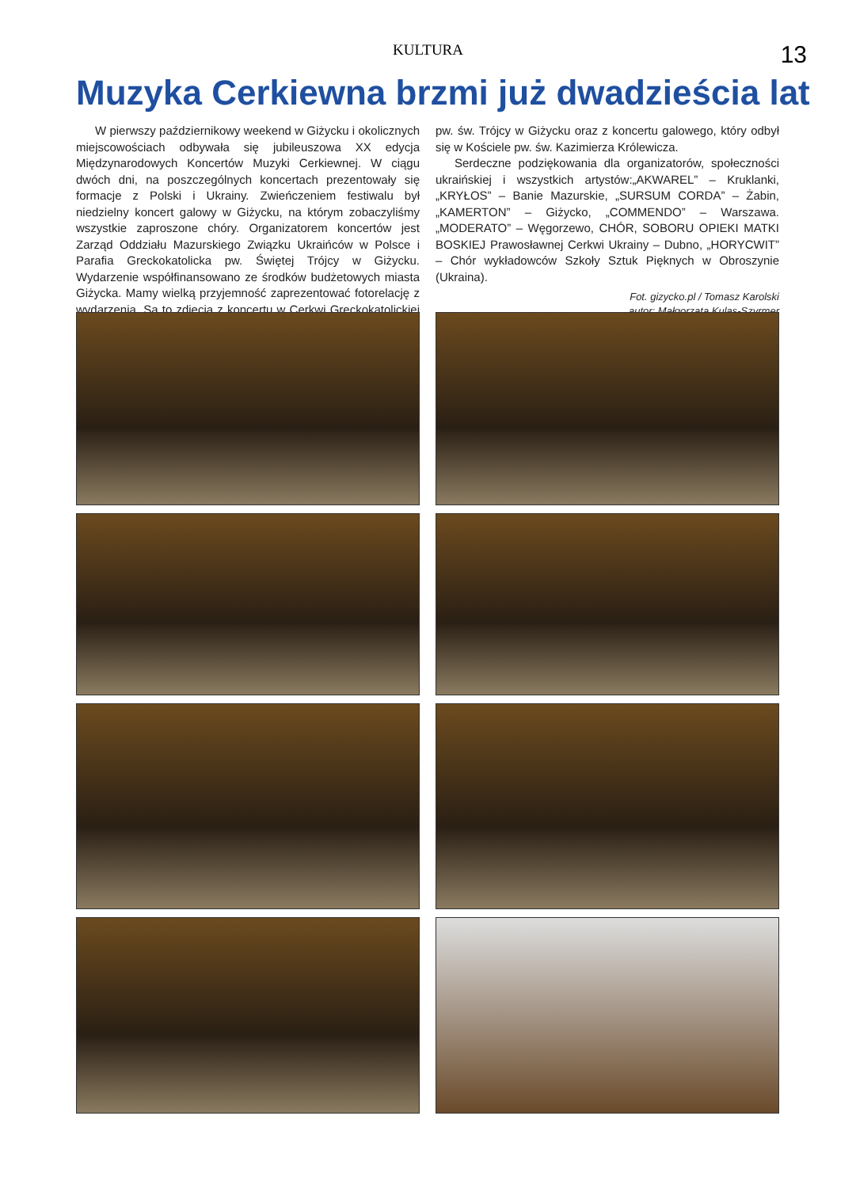KULTURA 13
Muzyka Cerkiewna brzmi już dwadzieścia lat
W pierwszy październikowy weekend w Giżycku i okolicznych miejscowościach odbywała się jubileuszowa XX edycja Międzynarodowych Koncertów Muzyki Cerkiewnej. W ciągu dwóch dni, na poszczególnych koncertach prezentowały się formacje z Polski i Ukrainy. Zwieńczeniem festiwalu był niedzielny koncert galowy w Giżycku, na którym zobaczyliśmy wszystkie zaproszone chóry. Organizatorem koncertów jest Zarząd Oddziału Mazurskiego Związku Ukraińców w Polsce i Parafia Greckokatolicka pw. Świętej Trójcy w Giżycku. Wydarzenie współfinansowano ze środków budżetowych miasta Giżycka. Mamy wielką przyjemność zaprezentować fotorelację z wydarzenia. Są to zdjęcia z koncertu w Cerkwi Greckokatolickiej pw. św. Trójcy w Giżycku oraz z koncertu galowego, który odbył się w Kościele pw. św. Kazimierza Królewicza.
Serdeczne podziękowania dla organizatorów, społeczności ukraińskiej i wszystkich artystów:„AKWAREL” – Kruklanki, „KRYŁOS” – Banie Mazurskie, „SURSUM CORDA” – Żabin, „KAMERTON” – Giżycko, „COMMENDO” – Warszawa. „MODERATO” – Węgorzewo, CHÓR, SOBORU OPIEKI MATKI BOSKIEJ Prawosławnej Cerkwi Ukrainy – Dubno, „HORYCWIT” – Chór wykładowców Szkoły Sztuk Pięknych w Obroszynie (Ukraina).
Fot. gizycko.pl / Tomasz Karolski
autor: Małgorzata Kulas-Szyrmer